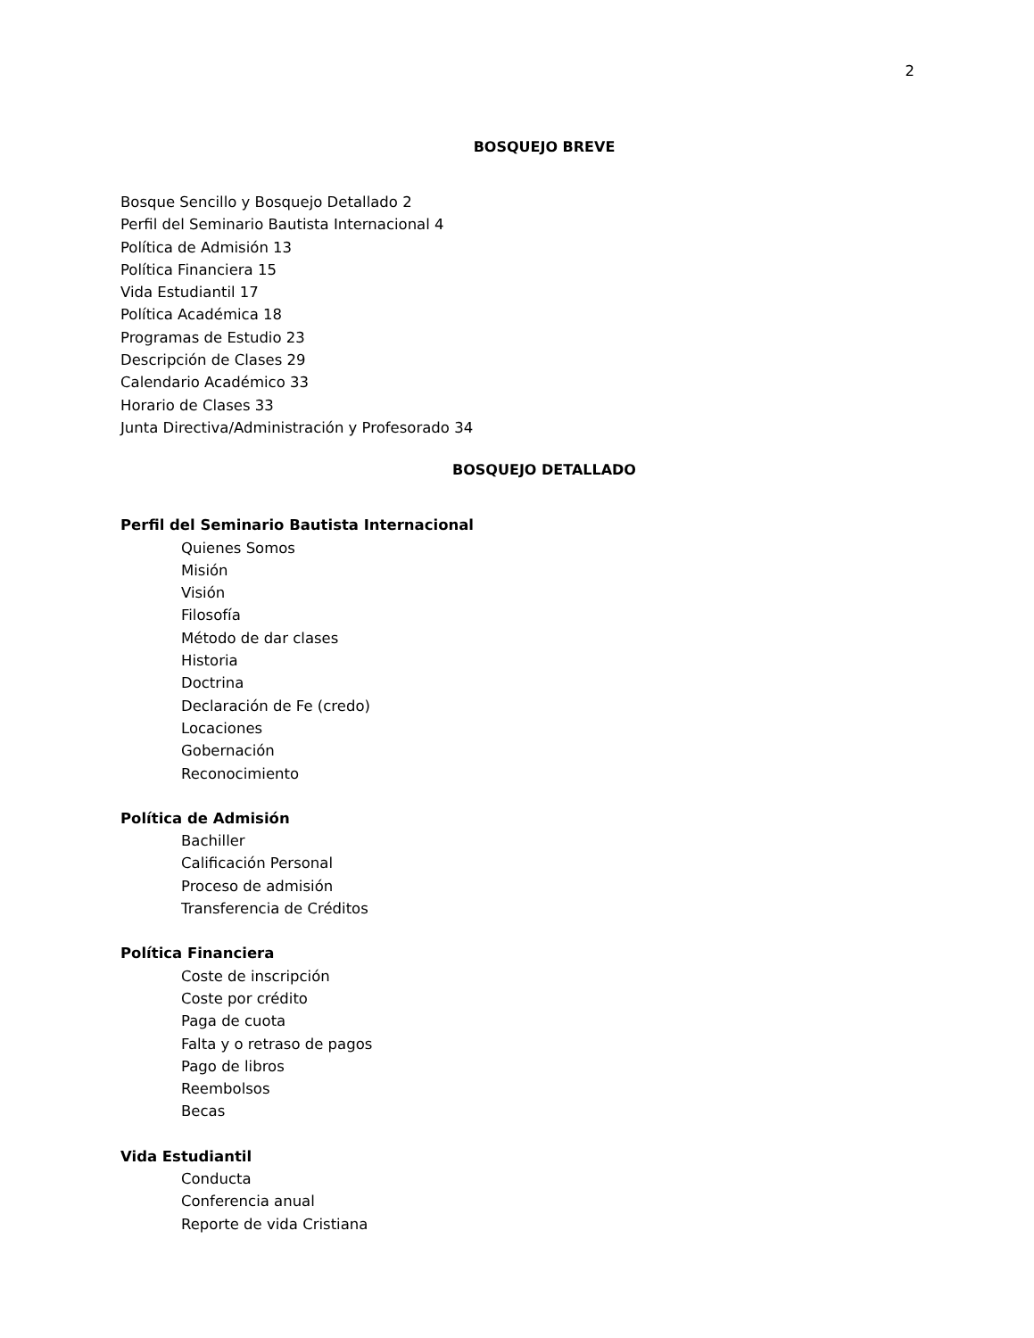2
BOSQUEJO BREVE
Bosque Sencillo y Bosquejo Detallado 2
Perfil del Seminario Bautista Internacional 4
Política de Admisión 13
Política Financiera 15
Vida Estudiantil 17
Política Académica 18
Programas de Estudio 23
Descripción de Clases 29
Calendario Académico 33
Horario de Clases 33
Junta Directiva/Administración y Profesorado 34
BOSQUEJO DETALLADO
Perfil del Seminario Bautista Internacional
Quienes Somos
Misión
Visión
Filosofía
Método de dar clases
Historia
Doctrina
Declaración de Fe (credo)
Locaciones
Gobernación
Reconocimiento
Política de Admisión
Bachiller
Calificación Personal
Proceso de admisión
Transferencia de Créditos
Política Financiera
Coste de inscripción
Coste por crédito
Paga de cuota
Falta y o retraso de pagos
Pago de libros
Reembolsos
Becas
Vida Estudiantil
Conducta
Conferencia anual
Reporte de vida Cristiana